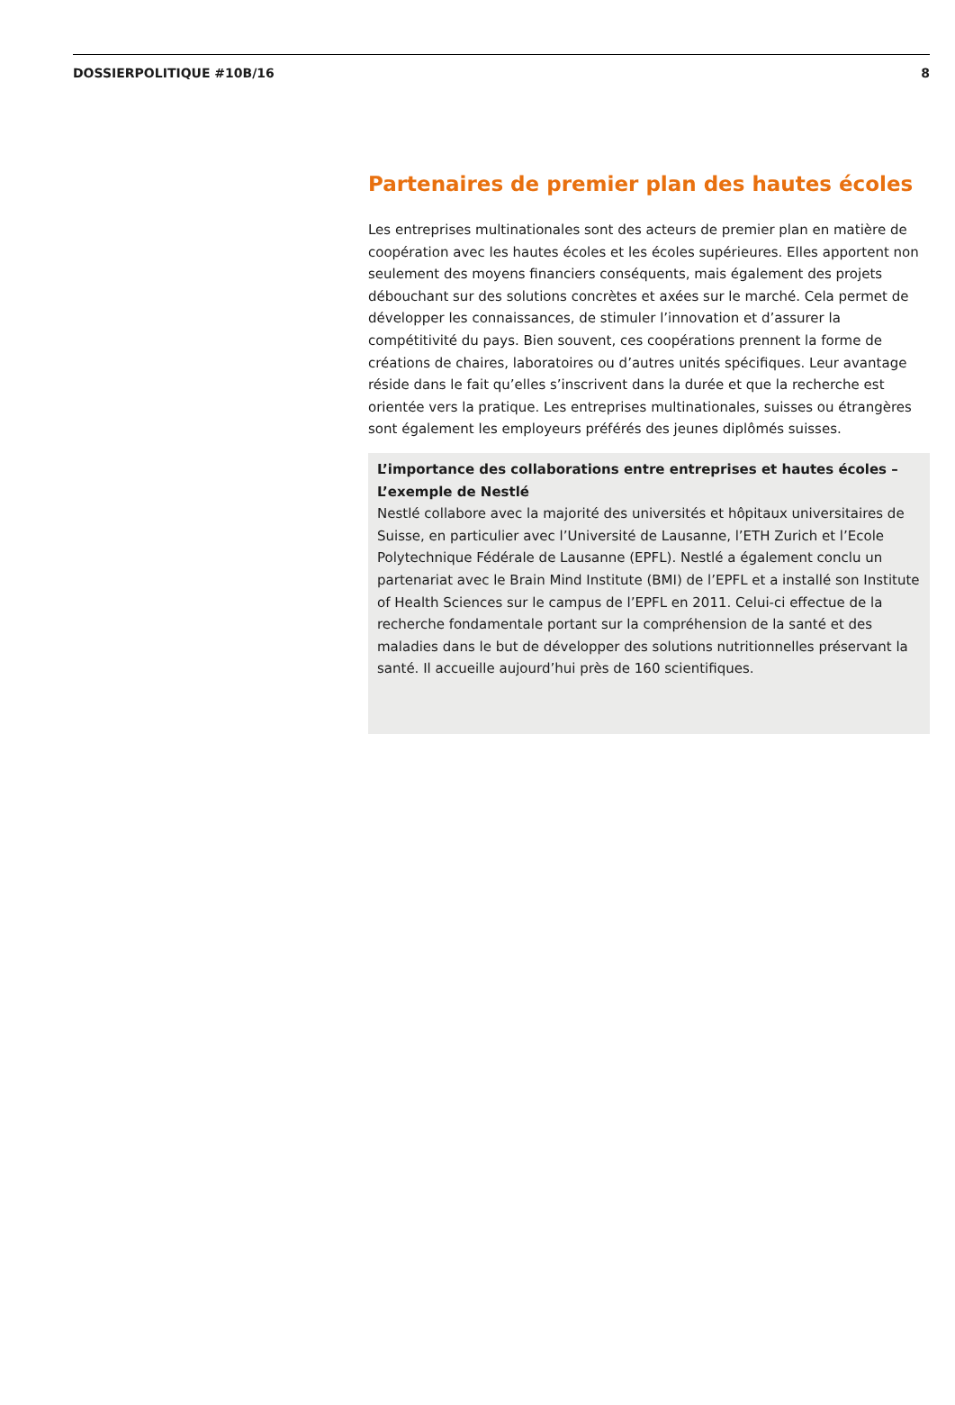DOSSIERPOLITIQUE #10B/16 8
Partenaires de premier plan des hautes écoles
Les entreprises multinationales sont des acteurs de premier plan en matière de coopération avec les hautes écoles et les écoles supérieures. Elles apportent non seulement des moyens financiers conséquents, mais également des projets débouchant sur des solutions concrètes et axées sur le marché. Cela permet de développer les connaissances, de stimuler l’innovation et d’assurer la compétitivité du pays. Bien souvent, ces coopérations prennent la forme de créations de chaires, laboratoires ou d’autres unités spécifiques. Leur avantage réside dans le fait qu’elles s’inscrivent dans la durée et que la recherche est orientée vers la pratique. Les entreprises multinationales, suisses ou étrangères sont également les employeurs préférés des jeunes diplômés suisses.
L’importance des collaborations entre entreprises et hautes écoles – L’exemple de Nestlé
Nestlé collabore avec la majorité des universités et hôpitaux universitaires de Suisse, en particulier avec l’Université de Lausanne, l’ETH Zurich et l’Ecole Polytechnique Fédérale de Lausanne (EPFL). Nestlé a également conclu un partenariat avec le Brain Mind Institute (BMI) de l’EPFL et a installé son Institute of Health Sciences sur le campus de l’EPFL en 2011. Celui-ci effectue de la recherche fondamentale portant sur la compréhension de la santé et des maladies dans le but de développer des solutions nutritionnelles préservant la santé. Il accueille aujourd’hui près de 160 scientifiques.